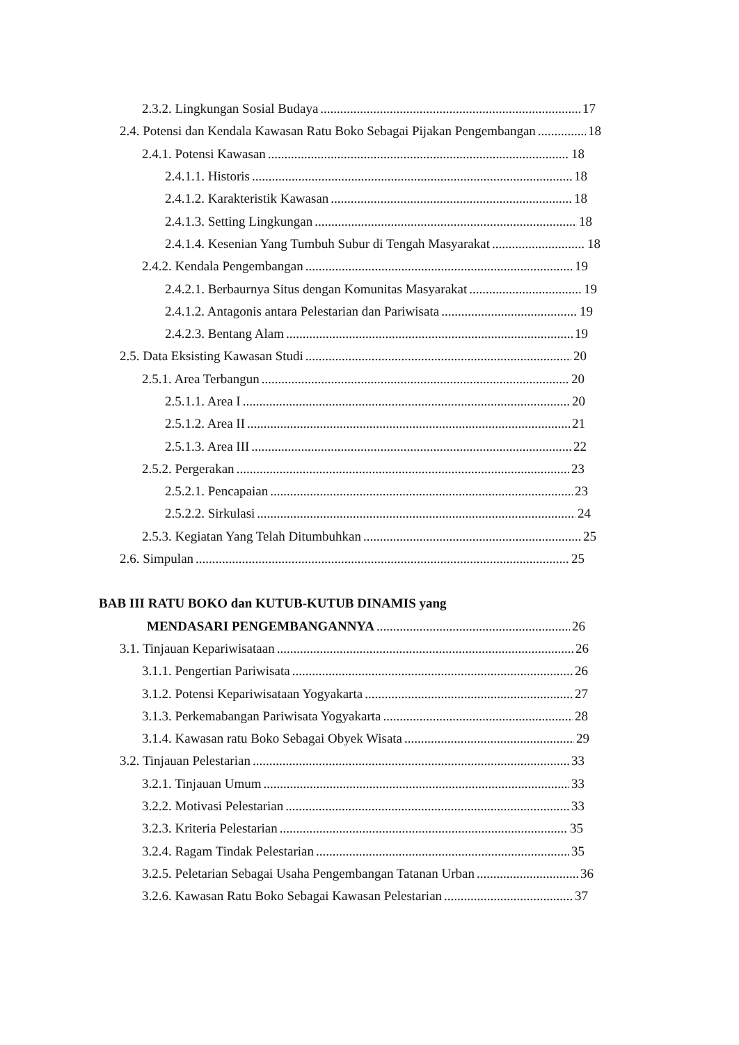2.3.2. Lingkungan Sosial Budaya 17
2.4. Potensi dan Kendala Kawasan Ratu Boko Sebagai Pijakan Pengembangan 18
2.4.1. Potensi Kawasan 18
2.4.1.1. Historis 18
2.4.1.2. Karakteristik Kawasan 18
2.4.1.3. Setting Lingkungan 18
2.4.1.4. Kesenian Yang Tumbuh Subur di Tengah Masyarakat 18
2.4.2. Kendala Pengembangan 19
2.4.2.1. Berbaurnya Situs dengan Komunitas Masyarakat 19
2.4.1.2. Antagonis antara Pelestarian dan Pariwisata 19
2.4.2.3. Bentang Alam 19
2.5. Data Eksisting Kawasan Studi 20
2.5.1. Area Terbangun 20
2.5.1.1. Area I 20
2.5.1.2. Area II 21
2.5.1.3. Area III 22
2.5.2. Pergerakan 23
2.5.2.1. Pencapaian 23
2.5.2.2. Sirkulasi 24
2.5.3. Kegiatan Yang Telah Ditumbuhkan 25
2.6. Simpulan 25
BAB III RATU BOKO dan KUTUB-KUTUB DINAMIS yang
MENDASARI PENGEMBANGANNYA 26
3.1. Tinjauan Kepariwisataan 26
3.1.1. Pengertian Pariwisata 26
3.1.2. Potensi Kepariwisataan Yogyakarta 27
3.1.3. Perkemabangan Pariwisata Yogyakarta 28
3.1.4. Kawasan ratu Boko Sebagai Obyek Wisata 29
3.2. Tinjauan Pelestarian 33
3.2.1. Tinjauan Umum 33
3.2.2. Motivasi Pelestarian 33
3.2.3. Kriteria Pelestarian 35
3.2.4. Ragam Tindak Pelestarian 35
3.2.5. Peletarian Sebagai Usaha Pengembangan Tatanan Urban 36
3.2.6. Kawasan Ratu Boko Sebagai Kawasan Pelestarian 37